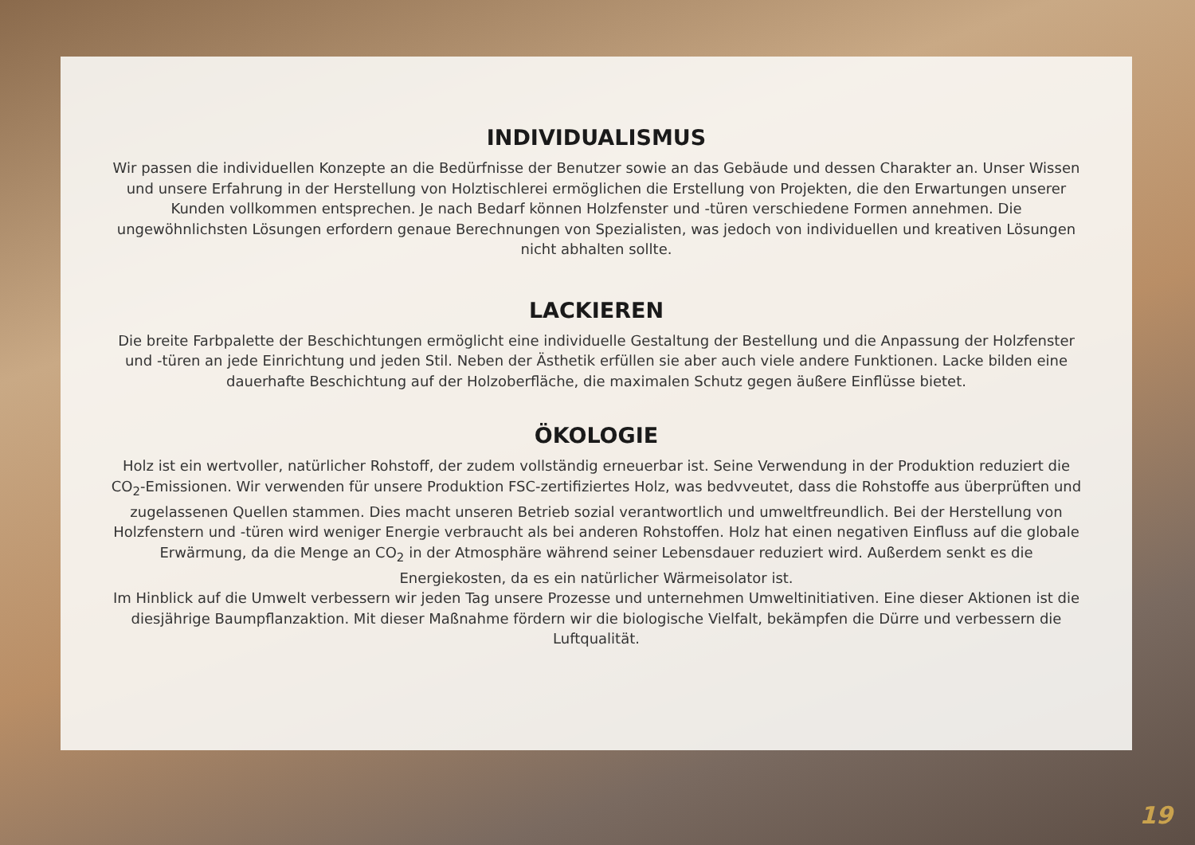INDIVIDUALISMUS
Wir passen die individuellen Konzepte an die Bedürfnisse der Benutzer sowie an das Gebäude und dessen Charakter an. Unser Wissen und unsere Erfahrung in der Herstellung von Holztischlerei ermöglichen die Erstellung von Projekten, die den Erwartungen unserer Kunden vollkommen entsprechen. Je nach Bedarf können Holzfenster und -türen verschiedene Formen annehmen. Die ungewöhnlichsten Lösungen erfordern genaue Berechnungen von Spezialisten, was jedoch von individuellen und kreativen Lösungen nicht abhalten sollte.
LACKIEREN
Die breite Farbpalette der Beschichtungen ermöglicht eine individuelle Gestaltung der Bestellung und die Anpassung der Holzfenster und -türen an jede Einrichtung und jeden Stil. Neben der Ästhetik erfüllen sie aber auch viele andere Funktionen. Lacke bilden eine dauerhafte Beschichtung auf der Holzoberfläche, die maximalen Schutz gegen äußere Einflüsse bietet.
ÖKOLOGIE
Holz ist ein wertvoller, natürlicher Rohstoff, der zudem vollständig erneuerbar ist. Seine Verwendung in der Produktion reduziert die CO<sub>2</sub>-Emissionen. Wir verwenden für unsere Produktion FSC-zertifiziertes Holz, was bedvveutet, dass die Rohstoffe aus überprüften und zugelassenen Quellen stammen. Dies macht unseren Betrieb sozial verantwortlich und umweltfreundlich. Bei der Herstellung von Holzfenstern und -türen wird weniger Energie verbraucht als bei anderen Rohstoffen. Holz hat einen negativen Einfluss auf die globale Erwärmung, da die Menge an CO<sub>2</sub> in der Atmosphäre während seiner Lebensdauer reduziert wird. Außerdem senkt es die Energiekosten, da es ein natürlicher Wärmeisolator ist.
Im Hinblick auf die Umwelt verbessern wir jeden Tag unsere Prozesse und unternehmen Umweltinitiativen. Eine dieser Aktionen ist die diesjährige Baumpflanzaktion. Mit dieser Maßnahme fördern wir die biologische Vielfalt, bekämpfen die Dürre und verbessern die Luftqualität.
19